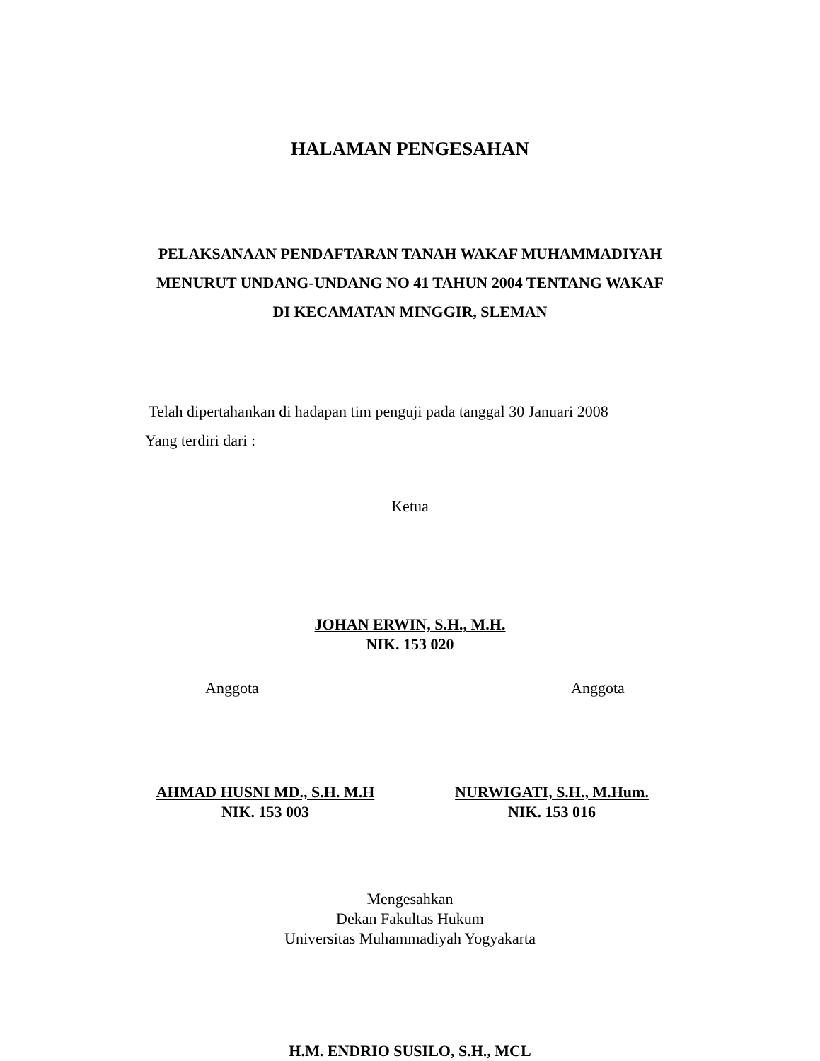HALAMAN PENGESAHAN
PELAKSANAAN PENDAFTARAN TANAH WAKAF MUHAMMADIYAH
MENURUT UNDANG-UNDANG NO 41 TAHUN 2004 TENTANG WAKAF
DI KECAMATAN MINGGIR, SLEMAN
Telah dipertahankan di hadapan tim penguji pada tanggal 30 Januari 2008
Yang terdiri dari :
Ketua
JOHAN ERWIN, S.H., M.H.
NIK. 153 020
Anggota Anggota
AHMAD HUSNI MD., S.H. M.H
NIK. 153 003
NURWIGATI, S.H., M.Hum.
NIK. 153 016
Mengesahkan
Dekan Fakultas Hukum
Universitas Muhammadiyah Yogyakarta
H.M. ENDRIO SUSILO, S.H., MCL